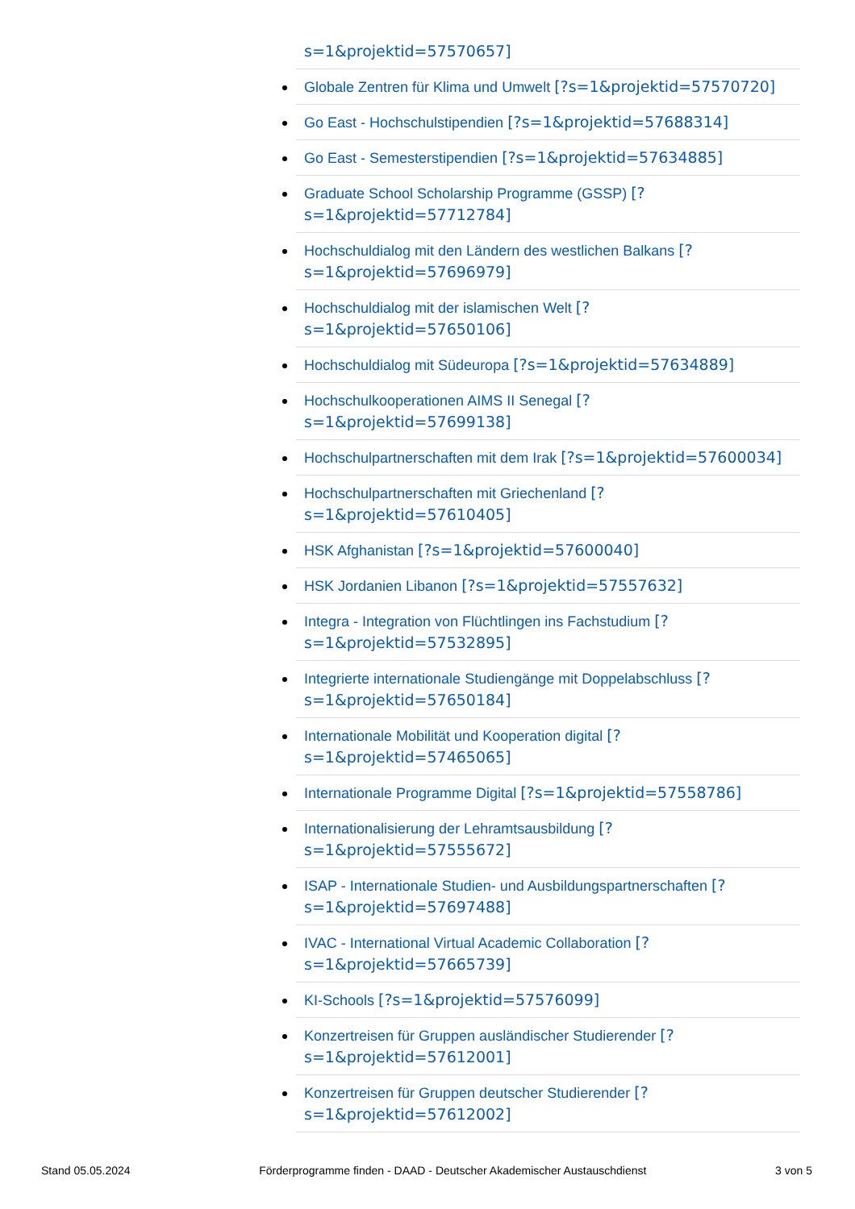s=1&projektid=57570657]
Globale Zentren für Klima und Umwelt [?s=1&projektid=57570720]
Go East - Hochschulstipendien [?s=1&projektid=57688314]
Go East - Semesterstipendien [?s=1&projektid=57634885]
Graduate School Scholarship Programme (GSSP) [?
s=1&projektid=57712784]
Hochschuldialog mit den Ländern des westlichen Balkans [?
s=1&projektid=57696979]
Hochschuldialog mit der islamischen Welt [?
s=1&projektid=57650106]
Hochschuldialog mit Südeuropa [?s=1&projektid=57634889]
Hochschulkooperationen AIMS II Senegal [?
s=1&projektid=57699138]
Hochschulpartnerschaften mit dem Irak [?s=1&projektid=57600034]
Hochschulpartnerschaften mit Griechenland [?
s=1&projektid=57610405]
HSK Afghanistan [?s=1&projektid=57600040]
HSK Jordanien Libanon [?s=1&projektid=57557632]
Integra - Integration von Flüchtlingen ins Fachstudium [?
s=1&projektid=57532895]
Integrierte internationale Studiengänge mit Doppelabschluss [?
s=1&projektid=57650184]
Internationale Mobilität und Kooperation digital [?
s=1&projektid=57465065]
Internationale Programme Digital [?s=1&projektid=57558786]
Internationalisierung der Lehramtsausbildung [?
s=1&projektid=57555672]
ISAP - Internationale Studien- und Ausbildungspartnerschaften [?
s=1&projektid=57697488]
IVAC - International Virtual Academic Collaboration [?
s=1&projektid=57665739]
KI-Schools [?s=1&projektid=57576099]
Konzertreisen für Gruppen ausländischer Studierender [?
s=1&projektid=57612001]
Konzertreisen für Gruppen deutscher Studierender [?
s=1&projektid=57612002]
Stand 05.05.2024 Förderprogramme finden - DAAD - Deutscher Akademischer Austauschdienst 3 von 5